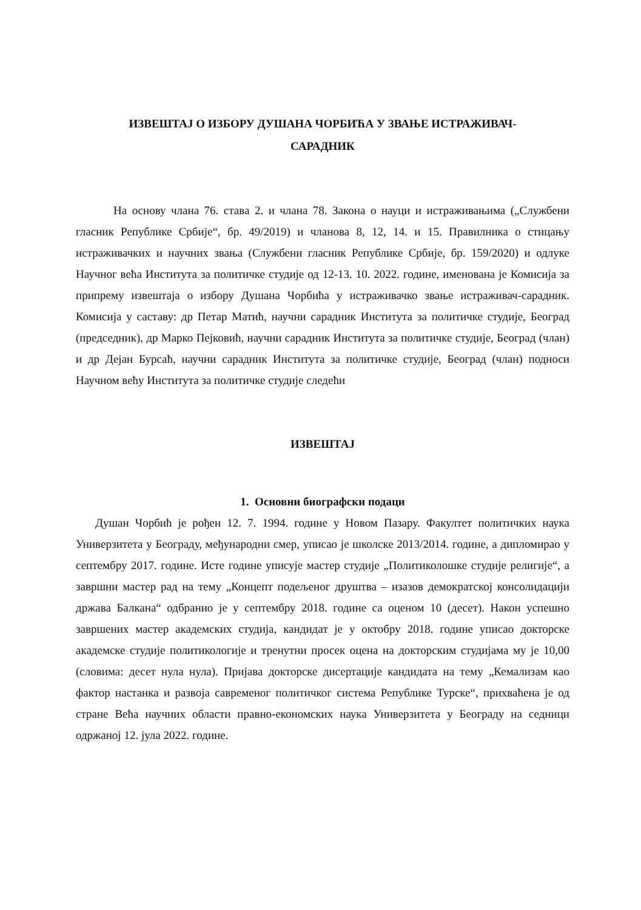ИЗВЕШТАЈ О ИЗБОРУ ДУШАНА ЧОРБИЋА У ЗВАЊЕ ИСТРАЖИВАЧ-
САРАДНИК
На основу члана 76. става 2. и члана 78. Закона о науци и истраживањима („Службени гласник Републике Србије“, бр. 49/2019) и чланова 8, 12, 14. и 15. Правилника о стицању истраживачких и научних звања (Службени гласник Републике Србије, бр. 159/2020) и одлуке Научног већа Института за политичке студије од 12-13. 10. 2022. године, именована је Комисија за припрему извештаја о избору Душана Чорбића у истраживачко звање истраживач-сарадник. Комисија у саставу: др Петар Матић, научни сарадник Института за политичке студије, Београд (председник), др Марко Пејковић, научни сарадник Института за политичке студије, Београд (члан) и др Дејан Бурсаћ, научни сарадник Института за политичке студије, Београд (члан) подноси Научном већу Института за политичке студије следећи
ИЗВЕШТАЈ
1. Основни биографски подаци
Душан Чорбић је рођен 12. 7. 1994. године у Новом Пазару. Факултет политичких наука Универзитета у Београду, међународни смер, уписао је школске 2013/2014. године, а дипломирао у септембру 2017. године. Исте године уписује мастер студије „Политиколошке студије религије“, а завршни мастер рад на тему „Концепт подељеног друштва – изазов демократској консолидацији држава Балкана“ одбранио је у септембру 2018. године са оценом 10 (десет). Након успешно завршених мастер академских студија, кандидат је у октобру 2018. године уписао докторске академске студије политикологије и тренутни просек оцена на докторским студијама му је 10,00 (словима: десет нула нула). Пријава докторске дисертације кандидата на тему „Кемализам као фактор настанка и развоја савременог политичког система Републике Турске“, прихваћена је од стране Већа научних области правно-економских наука Универзитета у Београду на седници одржаној 12. јула 2022. године.